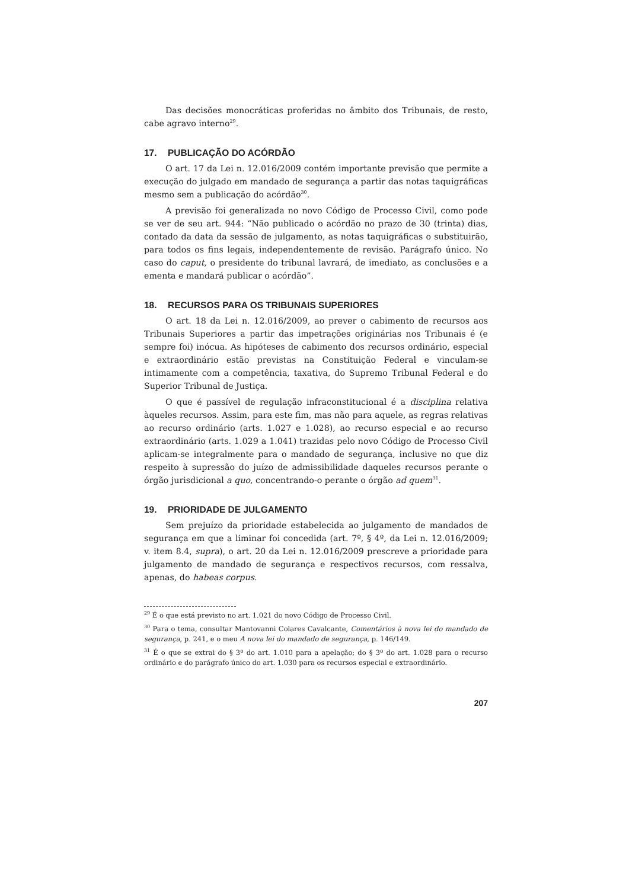Das decisões monocráticas proferidas no âmbito dos Tribunais, de resto, cabe agravo interno<sup>29</sup>.
17. PUBLICAÇÃO DO ACÓRDÃO
O art. 17 da Lei n. 12.016/2009 contém importante previsão que permite a execução do julgado em mandado de segurança a partir das notas taquigráficas mesmo sem a publicação do acórdão<sup>30</sup>.
A previsão foi generalizada no novo Código de Processo Civil, como pode se ver de seu art. 944: “Não publicado o acórdão no prazo de 30 (trinta) dias, contado da data da sessão de julgamento, as notas taquigráficas o substituirão, para todos os fins legais, independentemente de revisão. Parágrafo único. No caso do caput, o presidente do tribunal lavrará, de imediato, as conclusões e a ementa e mandará publicar o acórdão”.
18. RECURSOS PARA OS TRIBUNAIS SUPERIORES
O art. 18 da Lei n. 12.016/2009, ao prever o cabimento de recursos aos Tribunais Superiores a partir das impetrações originárias nos Tribunais é (e sempre foi) inócua. As hipóteses de cabimento dos recursos ordinário, especial e extraordinário estão previstas na Constituição Federal e vinculam-se intimamente com a competência, taxativa, do Supremo Tribunal Federal e do Superior Tribunal de Justiça.
O que é passível de regulação infraconstitucional é a disciplina relativa àqueles recursos. Assim, para este fim, mas não para aquele, as regras relativas ao recurso ordinário (arts. 1.027 e 1.028), ao recurso especial e ao recurso extraordinário (arts. 1.029 a 1.041) trazidas pelo novo Código de Processo Civil aplicam-se integralmente para o mandado de segurança, inclusive no que diz respeito à supressão do juízo de admissibilidade daqueles recursos perante o órgão jurisdicional a quo, concentrando-o perante o órgão ad quem<sup>31</sup>.
19. PRIORIDADE DE JULGAMENTO
Sem prejuízo da prioridade estabelecida ao julgamento de mandados de segurança em que a liminar foi concedida (art. 7º, § 4º, da Lei n. 12.016/2009; v. item 8.4, supra), o art. 20 da Lei n. 12.016/2009 prescreve a prioridade para julgamento de mandado de segurança e respectivos recursos, com ressalva, apenas, do habeas corpus.
<sup>29</sup> É o que está previsto no art. 1.021 do novo Código de Processo Civil.
<sup>30</sup> Para o tema, consultar Mantovanni Colares Cavalcante, Comentários à nova lei do mandado de segurança, p. 241, e o meu A nova lei do mandado de segurança, p. 146/149.
<sup>31</sup> É o que se extrai do § 3º do art. 1.010 para a apelação; do § 3º do art. 1.028 para o recurso ordinário e do parágrafo único do art. 1.030 para os recursos especial e extraordinário.
207